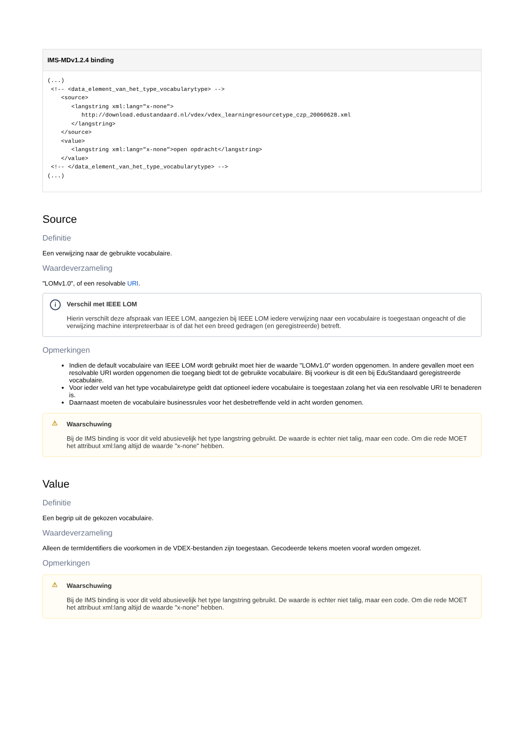IMS-MDv1.2.4 binding
(...)
 <!-- <data_element_van_het_type_vocabularytype> -->
    <source>
       <langstring xml:lang="x-none">
          http://download.edustandaard.nl/vdex/vdex_learningresourcetype_czp_20060628.xml
       </langstring>
    </source>
    <value>
       <langstring xml:lang="x-none">open opdracht</langstring>
    </value>
 <!-- </data_element_van_het_type_vocabularytype> -->
(...)
Source
Definitie
Een verwijzing naar de gebruikte vocabulaire.
Waardeverzameling
"LOMv1.0", of een resolvable URI.
i
Verschil met IEEE LOM
Hierin verschilt deze afspraak van IEEE LOM, aangezien bij IEEE LOM iedere verwijzing naar een vocabulaire is toegestaan ongeacht of die verwijzing machine interpreteerbaar is of dat het een breed gedragen (en geregistreerde) betreft.
Opmerkingen
Indien de default vocabulaire van IEEE LOM wordt gebruikt moet hier de waarde "LOMv1.0" worden opgenomen. In andere gevallen moet een resolvable URI worden opgenomen die toegang biedt tot de gebruikte vocabulaire. Bij voorkeur is dit een bij EduStandaard geregistreerde vocabulaire.
Voor ieder veld van het type vocabulairetype geldt dat optioneel iedere vocabulaire is toegestaan zolang het via een resolvable URI te benaderen is.
Daarnaast moeten de vocabulaire businessrules voor het desbetreffende veld in acht worden genomen.
⚠
Waarschuwing
Bij de IMS binding is voor dit veld abusievelijk het type langstring gebruikt. De waarde is echter niet talig, maar een code. Om die rede MOET het attribuut xml:lang altijd de waarde "x-none" hebben.
Value
Definitie
Een begrip uit de gekozen vocabulaire.
Waardeverzameling
Alleen de termIdentifiers die voorkomen in de VDEX-bestanden zijn toegestaan. Gecodeerde tekens moeten vooraf worden omgezet.
Opmerkingen
⚠
Waarschuwing
Bij de IMS binding is voor dit veld abusievelijk het type langstring gebruikt. De waarde is echter niet talig, maar een code. Om die rede MOET het attribuut xml:lang altijd de waarde "x-none" hebben.